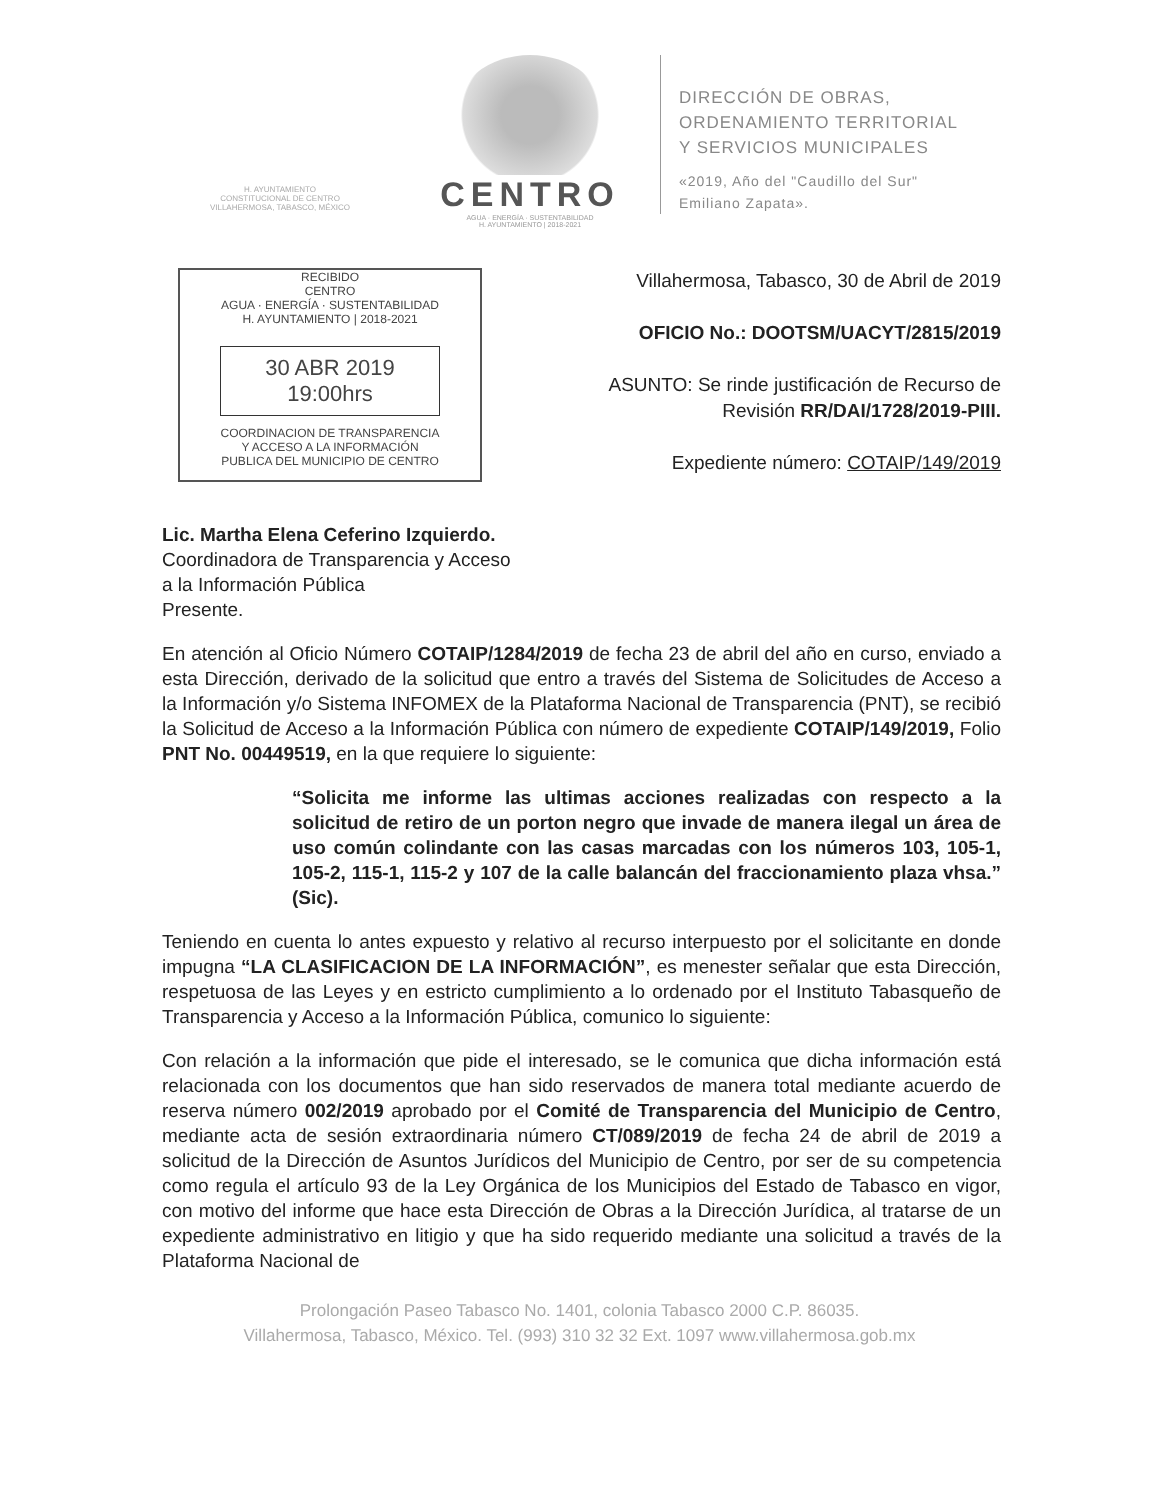H. AYUNTAMIENTO
CONSTITUCIONAL DE CENTRO
VILLAHERMOSA, TABASCO, MÉXICO
CENTRO
AGUA · ENERGÍA · SUSTENTABILIDAD
H. AYUNTAMIENTO | 2018-2021
DIRECCIÓN DE OBRAS,
ORDENAMIENTO TERRITORIAL
Y SERVICIOS MUNICIPALES
«2019, Año del "Caudillo del Sur"
Emiliano Zapata».
RECIBIDO
CENTRO
AGUA · ENERGÍA · SUSTENTABILIDAD
H. AYUNTAMIENTO | 2018-2021
30 ABR 2019 19:00hrs
COORDINACION DE TRANSPARENCIA
Y ACCESO A LA INFORMACIÓN
PUBLICA DEL MUNICIPIO DE CENTRO
Villahermosa, Tabasco, 30 de Abril de 2019
OFICIO No.: DOOTSM/UACYT/2815/2019
ASUNTO: Se rinde justificación de Recurso de
Revisión RR/DAI/1728/2019-PIII.
Expediente número: COTAIP/149/2019
Lic. Martha Elena Ceferino Izquierdo.
Coordinadora de Transparencia y Acceso
a la Información Pública
Presente.
En atención al Oficio Número COTAIP/1284/2019 de fecha 23 de abril del año en curso, enviado a esta Dirección, derivado de la solicitud que entro a través del Sistema de Solicitudes de Acceso a la Información y/o Sistema INFOMEX de la Plataforma Nacional de Transparencia (PNT), se recibió la Solicitud de Acceso a la Información Pública con número de expediente COTAIP/149/2019, Folio PNT No. 00449519, en la que requiere lo siguiente:
“Solicita me informe las ultimas acciones realizadas con respecto a la solicitud de retiro de un porton negro que invade de manera ilegal un área de uso común colindante con las casas marcadas con los números 103, 105-1, 105-2, 115-1, 115-2 y 107 de la calle balancán del fraccionamiento plaza vhsa.” (Sic).
Teniendo en cuenta lo antes expuesto y relativo al recurso interpuesto por el solicitante en donde impugna “LA CLASIFICACION DE LA INFORMACIÓN”, es menester señalar que esta Dirección, respetuosa de las Leyes y en estricto cumplimiento a lo ordenado por el Instituto Tabasqueño de Transparencia y Acceso a la Información Pública, comunico lo siguiente:
Con relación a la información que pide el interesado, se le comunica que dicha información está relacionada con los documentos que han sido reservados de manera total mediante acuerdo de reserva número 002/2019 aprobado por el Comité de Transparencia del Municipio de Centro, mediante acta de sesión extraordinaria número CT/089/2019 de fecha 24 de abril de 2019 a solicitud de la Dirección de Asuntos Jurídicos del Municipio de Centro, por ser de su competencia como regula el artículo 93 de la Ley Orgánica de los Municipios del Estado de Tabasco en vigor, con motivo del informe que hace esta Dirección de Obras a la Dirección Jurídica, al tratarse de un expediente administrativo en litigio y que ha sido requerido mediante una solicitud a través de la Plataforma Nacional de
Prolongación Paseo Tabasco No. 1401, colonia Tabasco 2000 C.P. 86035.
Villahermosa, Tabasco, México. Tel. (993) 310 32 32 Ext. 1097 www.villahermosa.gob.mx